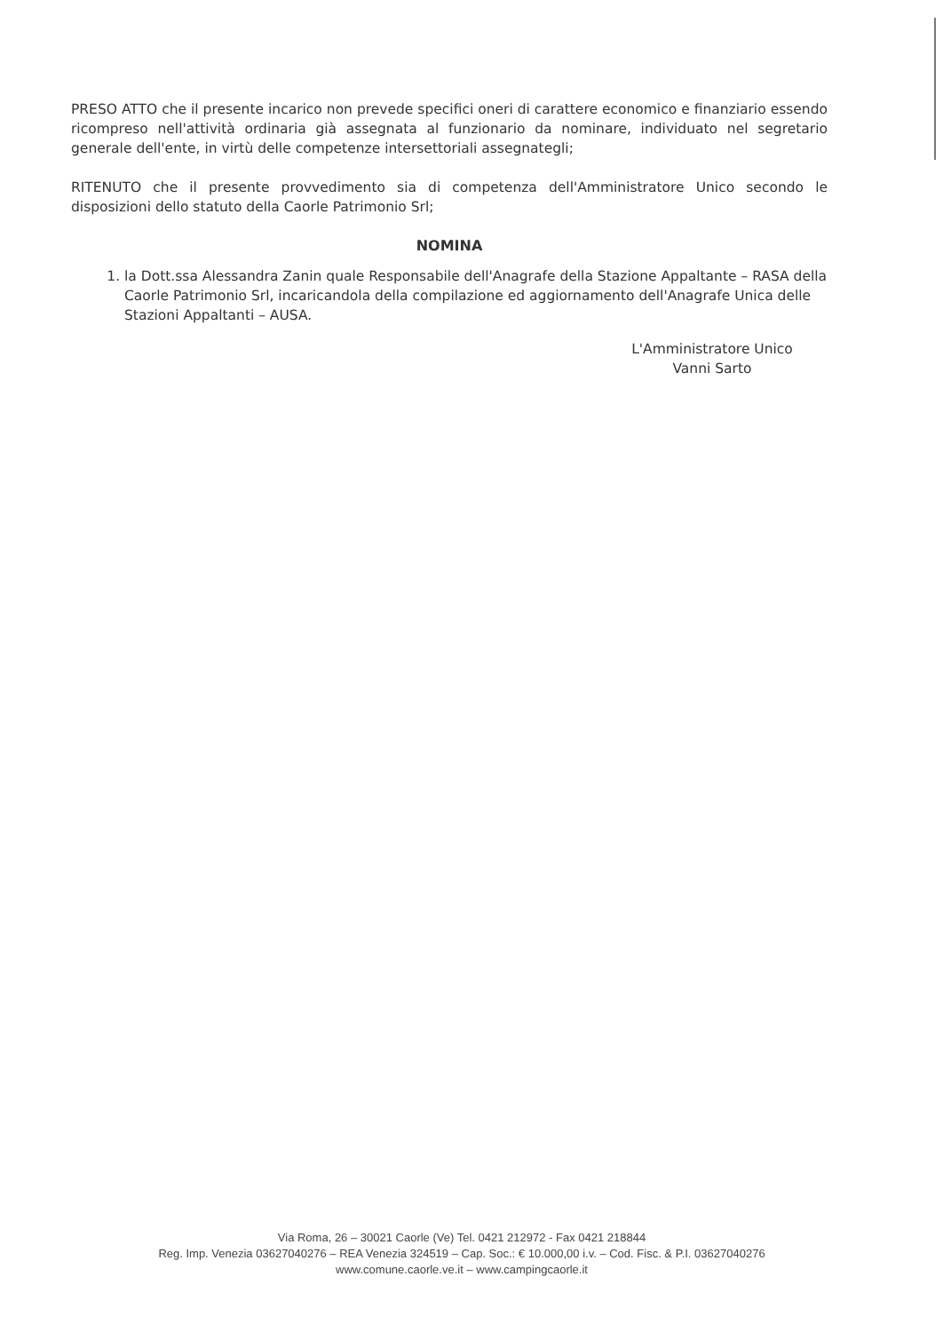PRESO ATTO che il presente incarico non prevede specifici oneri di carattere economico e finanziario essendo ricompreso nell'attività ordinaria già assegnata al funzionario da nominare, individuato nel segretario generale dell'ente, in virtù delle competenze intersettoriali assegnategli;
RITENUTO che il presente provvedimento sia di competenza dell'Amministratore Unico secondo le disposizioni dello statuto della Caorle Patrimonio Srl;
NOMINA
1. la Dott.ssa Alessandra Zanin quale Responsabile dell'Anagrafe della Stazione Appaltante – RASA della Caorle Patrimonio Srl, incaricandola della compilazione ed aggiornamento dell'Anagrafe Unica delle Stazioni Appaltanti – AUSA.
L'Amministratore Unico
Vanni Sarto
Via Roma, 26 – 30021 Caorle (Ve) Tel. 0421 212972 - Fax 0421 218844
Reg. Imp. Venezia 03627040276 – REA Venezia 324519 – Cap. Soc.: € 10.000,00 i.v. – Cod. Fisc. & P.I. 03627040276
www.comune.caorle.ve.it – www.campingcaorle.it